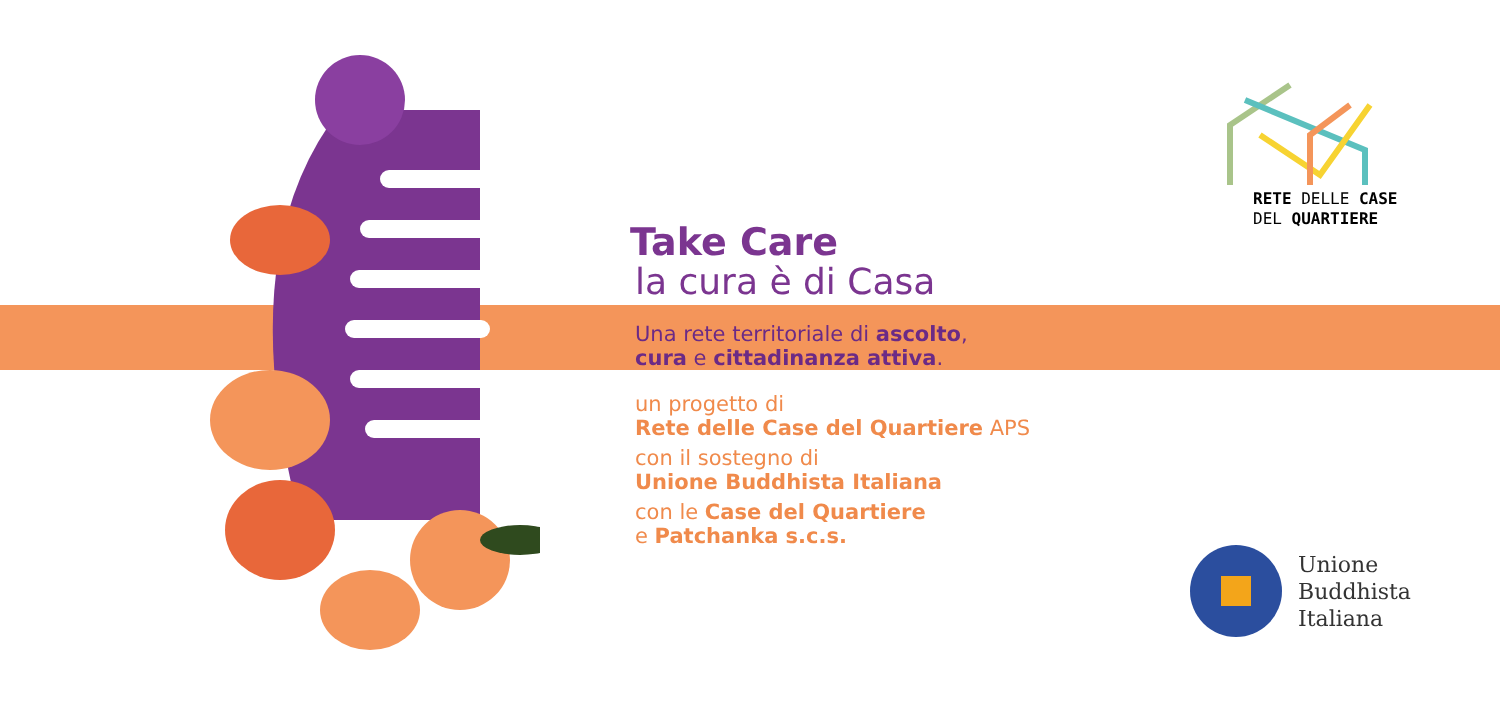Take Care
la cura è di Casa
Una rete territoriale di ascolto,
cura e cittadinanza attiva.
un progetto di
Rete delle Case del Quartiere APS
con il sostegno di
Unione Buddhista Italiana
con le Case del Quartiere
e Patchanka s.c.s.
RETE DELLE CASE
DEL QUARTIERE
Unione
Buddhista
Italiana